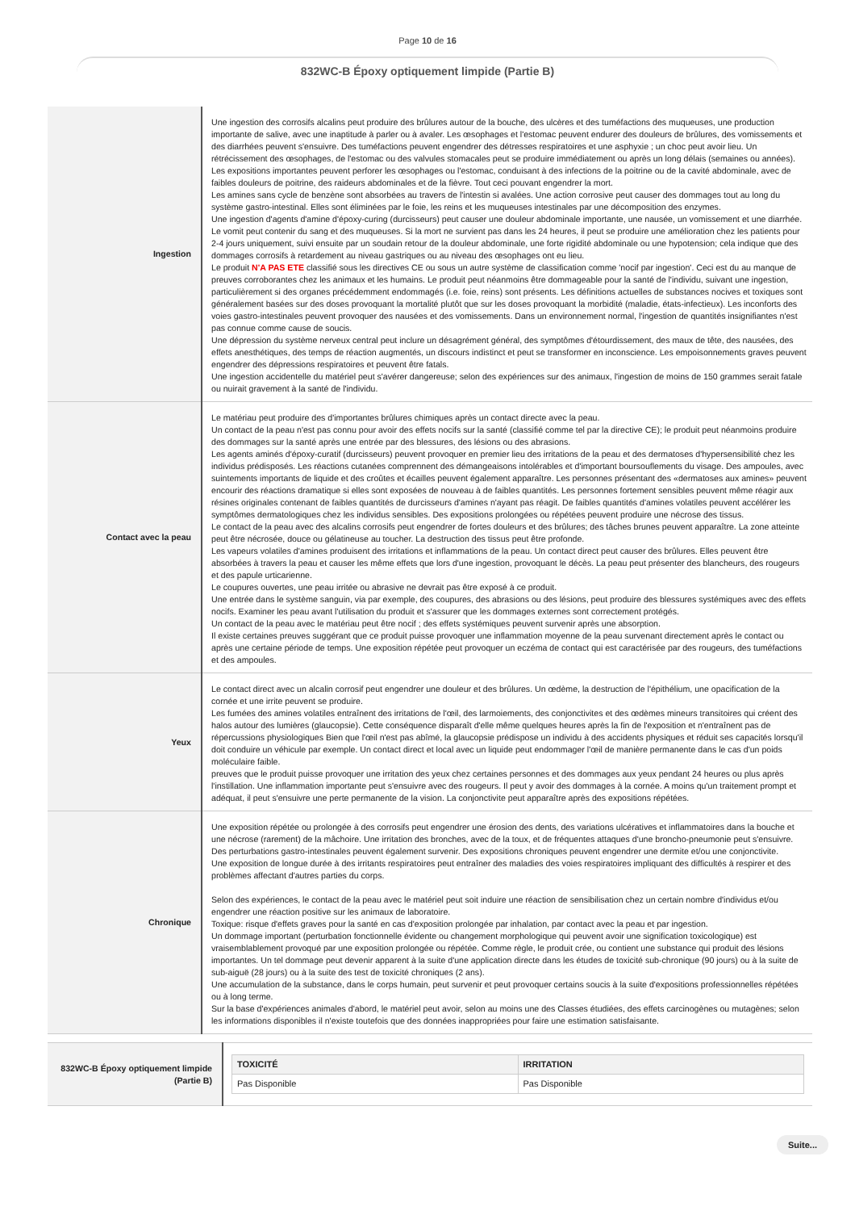Page 10 de 16
832WC-B Époxy optiquement limpide (Partie B)
| Ingestion | Une ingestion des corrosifs alcalins peut produire des brûlures autour de la bouche, des ulcères et des tuméfactions des muqueuses, une production importante de salive, avec une inaptitude à parler ou à avaler. Les œsophages et l'estomac peuvent endurer des douleurs de brûlures, des vomissements et des diarrhées peuvent s'ensuivre. Des tuméfactions peuvent engendrer des détresses respiratoires et une asphyxie ; un choc peut avoir lieu. Un rétrécissement des œsophages, de l'estomac ou des valvules stomacales peut se produire immédiatement ou après un long délais (semaines ou années). Les expositions importantes peuvent perforer les œsophages ou l'estomac, conduisant à des infections de la poitrine ou de la cavité abdominale, avec de faibles douleurs de poitrine, des raideurs abdominales et de la fièvre. Tout ceci pouvant engendrer la mort. Les amines sans cycle de benzène sont absorbées au travers de l'intestin si avalées. Une action corrosive peut causer des dommages tout au long du système gastro-intestinal. Elles sont éliminées par le foie, les reins et les muqueuses intestinales par une décomposition des enzymes. Une ingestion d'agents d'amine d'époxy-curing (durcisseurs) peut causer une douleur abdominale importante, une nausée, un vomissement et une diarrhée. Le vomit peut contenir du sang et des muqueuses. Si la mort ne survient pas dans les 24 heures, il peut se produire une amélioration chez les patients pour 2-4 jours uniquement, suivi ensuite par un soudain retour de la douleur abdominale, une forte rigidité abdominale ou une hypotension; cela indique que des dommages corrosifs à retardement au niveau gastriques ou au niveau des œsophages ont eu lieu. Le produit N'A PAS ETE classifié sous les directives CE ou sous un autre système de classification comme 'nocif par ingestion'. Ceci est du au manque de preuves corroborantes chez les animaux et les humains. Le produit peut néanmoins être dommageable pour la santé de l'individu, suivant une ingestion, particulièrement si des organes précédemment endommagés (i.e. foie, reins) sont présents. Les définitions actuelles de substances nocives et toxiques sont généralement basées sur des doses provoquant la mortalité plutôt que sur les doses provoquant la morbidité (maladie, états-infectieux). Les inconforts des voies gastro-intestinales peuvent provoquer des nausées et des vomissements. Dans un environnement normal, l'ingestion de quantités insignifiantes n'est pas connue comme cause de soucis. Une dépression du système nerveux central peut inclure un désagrément général, des symptômes d'étourdissement, des maux de tête, des nausées, des effets anesthétiques, des temps de réaction augmentés, un discours indistinct et peut se transformer en inconscience. Les empoisonnements graves peuvent engendrer des dépressions respiratoires et peuvent être fatals. Une ingestion accidentelle du matériel peut s'avérer dangereuse; selon des expériences sur des animaux, l'ingestion de moins de 150 grammes serait fatale ou nuirait gravement à la santé de l'individu. |
| Contact avec la peau | Le matériau peut produire des d'importantes brûlures chimiques après un contact directe avec la peau. Un contact de la peau n'est pas connu pour avoir des effets nocifs sur la santé (classifié comme tel par la directive CE); le produit peut néanmoins produire des dommages sur la santé après une entrée par des blessures, des lésions ou des abrasions. Les agents aminés d'époxy-curatif (durcisseurs) peuvent provoquer en premier lieu des irritations de la peau et des dermatoses d'hypersensibilité chez les individus prédisposés. Les réactions cutanées comprennent des démangeaisons intolérables et d'important boursouflements du visage. Des ampoules, avec suintements importants de liquide et des croûtes et écailles peuvent également apparaître. Les personnes présentant des «dermatoses aux amines» peuvent encourir des réactions dramatique si elles sont exposées de nouveau à de faibles quantités. Les personnes fortement sensibles peuvent même réagir aux résines originales contenant de faibles quantités de durcisseurs d'amines n'ayant pas réagit. De faibles quantités d'amines volatiles peuvent accélérer les symptômes dermatologiques chez les individus sensibles. Des expositions prolongées ou répétées peuvent produire une nécrose des tissus. Le contact de la peau avec des alcalins corrosifs peut engendrer de fortes douleurs et des brûlures; des tâches brunes peuvent apparaître. La zone atteinte peut être nécrosée, douce ou gélatineuse au toucher. La destruction des tissus peut être profonde. Les vapeurs volatiles d'amines produisent des irritations et inflammations de la peau. Un contact direct peut causer des brûlures. Elles peuvent être absorbées à travers la peau et causer les même effets que lors d'une ingestion, provoquant le décès. La peau peut présenter des blancheurs, des rougeurs et des papule urticarienne. Le coupures ouvertes, une peau irritée ou abrasive ne devrait pas être exposé à ce produit. Une entrée dans le système sanguin, via par exemple, des coupures, des abrasions ou des lésions, peut produire des blessures systémiques avec des effets nocifs. Examiner les peau avant l'utilisation du produit et s'assurer que les dommages externes sont correctement protégés. Un contact de la peau avec le matériau peut être nocif ; des effets systémiques peuvent survenir après une absorption. Il existe certaines preuves suggérant que ce produit puisse provoquer une inflammation moyenne de la peau survenant directement après le contact ou après une certaine période de temps. Une exposition répétée peut provoquer un eczéma de contact qui est caractérisée par des rougeurs, des tuméfactions et des ampoules. |
| Yeux | Le contact direct avec un alcalin corrosif peut engendrer une douleur et des brûlures. Un œdème, la destruction de l'épithélium, une opacification de la cornée et une irrite peuvent se produire. Les fumées des amines volatiles entraînent des irritations de l'œil, des larmoiements, des conjonctivites et des œdèmes mineurs transitoires qui créent des halos autour des lumières (glaucopsie). Cette conséquence disparaît d'elle même quelques heures après la fin de l'exposition et n'entraînent pas de répercussions physiologiques Bien que l'œil n'est pas abîmé, la glaucopsie prédispose un individu à des accidents physiques et réduit ses capacités lorsqu'il doit conduire un véhicule par exemple. Un contact direct et local avec un liquide peut endommager l'œil de manière permanente dans le cas d'un poids moléculaire faible. preuves que le produit puisse provoquer une irritation des yeux chez certaines personnes et des dommages aux yeux pendant 24 heures ou plus après l'instillation. Une inflammation importante peut s'ensuivre avec des rougeurs. Il peut y avoir des dommages à la cornée. A moins qu'un traitement prompt et adéquat, il peut s'ensuivre une perte permanente de la vision. La conjonctivite peut apparaître après des expositions répétées. |
| Chronique | Une exposition répétée ou prolongée à des corrosifs peut engendrer une érosion des dents, des variations ulcératives et inflammatoires dans la bouche et une nécrose (rarement) de la mâchoire. Une irritation des bronches, avec de la toux, et de fréquentes attaques d'une broncho-pneumonie peut s'ensuivre. Des perturbations gastro-intestinales peuvent également survenir. Des expositions chroniques peuvent engendrer une dermite et/ou une conjonctivite. Une exposition de longue durée à des irritants respiratoires peut entraîner des maladies des voies respiratoires impliquant des difficultés à respirer et des problèmes affectant d'autres parties du corps. Selon des expériences, le contact de la peau avec le matériel peut soit induire une réaction de sensibilisation chez un certain nombre d'individus et/ou engendrer une réaction positive sur les animaux de laboratoire. Toxique: risque d'effets graves pour la santé en cas d'exposition prolongée par inhalation, par contact avec la peau et par ingestion. Un dommage important (perturbation fonctionnelle évidente ou changement morphologique qui peuvent avoir une signification toxicologique) est vraisemblablement provoqué par une exposition prolongée ou répétée. Comme règle, le produit crée, ou contient une substance qui produit des lésions importantes. Un tel dommage peut devenir apparent à la suite d'une application directe dans les études de toxicité sub-chronique (90 jours) ou à la suite de sub-aiguë (28 jours) ou à la suite des test de toxicité chroniques (2 ans). Une accumulation de la substance, dans le corps humain, peut survenir et peut provoquer certains soucis à la suite d'expositions professionnelles répétées ou à long terme. Sur la base d'expériences animales d'abord, le matériel peut avoir, selon au moins une des Classes étudiées, des effets carcinogènes ou mutagènes; selon les informations disponibles il n'existe toutefois que des données inappropriées pour faire une estimation satisfaisante. |
| 832WC-B Époxy optiquement limpide (Partie B) | / TOXICITÉ / IRRITATION / / --- / --- / / Pas Disponible / Pas Disponible / |
Suite...